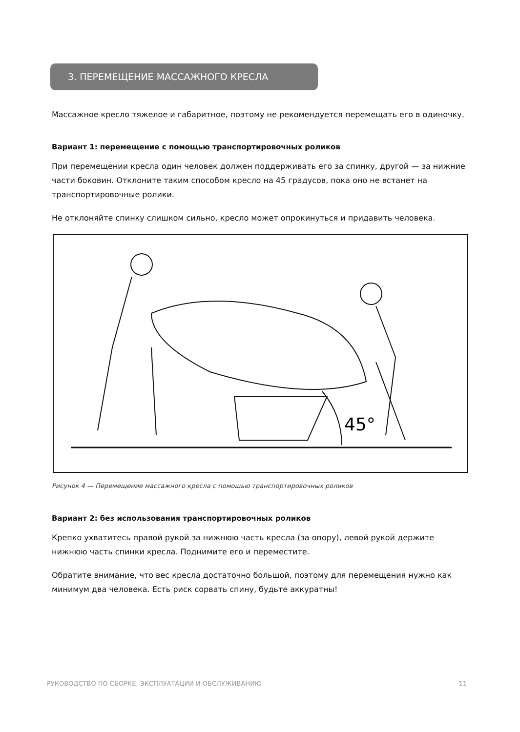3. ПЕРЕМЕЩЕНИЕ МАССАЖНОГО КРЕСЛА
Массажное кресло тяжелое и габаритное, поэтому не рекомендуется перемещать его в одиночку.
Вариант 1: перемещение с помощью транспортировочных роликов
При перемещении кресла один человек должен поддерживать его за спинку, другой — за нижние части боковин. Отклоните таким способом кресло на 45 градусов, пока оно не встанет на транспортировочные ролики.
Не отклоняйте спинку слишком сильно, кресло может опрокинуться и придавить человека.
45°
Рисунок 4 — Перемещение массажного кресла с помощью транспортировочных роликов
Вариант 2: без использования транспортировочных роликов
Крепко ухватитесь правой рукой за нижнюю часть кресла (за опору), левой рукой держите нижнюю часть спинки кресла. Поднимите его и переместите.
Обратите внимание, что вес кресла достаточно большой, поэтому для перемещения нужно как минимум два человека. Есть риск сорвать спину, будьте аккуратны!
РУКОВОДСТВО ПО СБОРКЕ, ЭКСПЛУАТАЦИИ И ОБСЛУЖИВАНИЮ 11